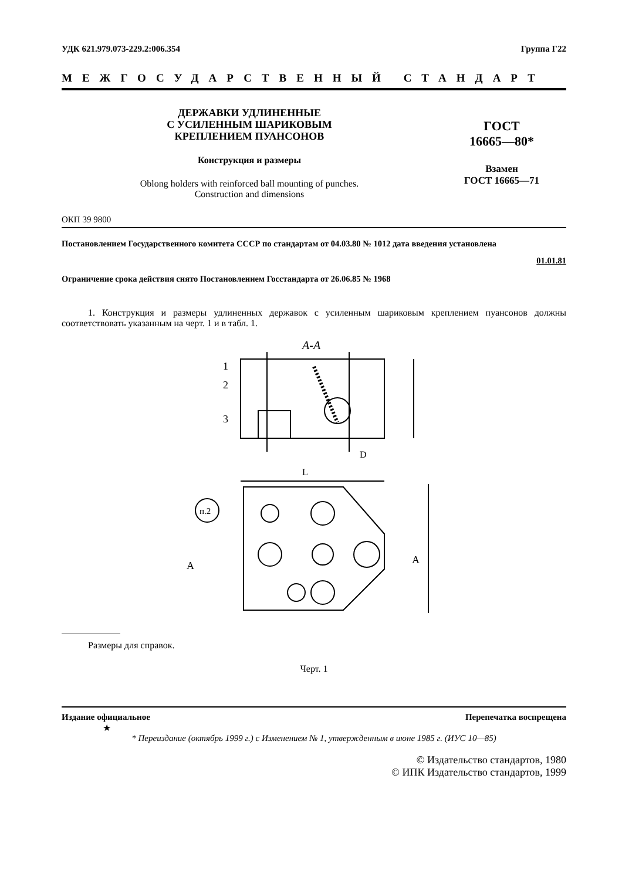УДК 621.979.073-229.2:006.354 Группа Г22
МЕЖГОСУДАРСТВЕННЫЙ СТАНДАРТ
ДЕРЖАВКИ УДЛИНЕННЫЕ
С УСИЛЕННЫМ ШАРИКОВЫМ
КРЕПЛЕНИЕМ ПУАНСОНОВ
Конструкция и размеры
Oblong holders with reinforced ball mounting of punches.
Construction and dimensions
ГОСТ
16665—80*
Взамен
ГОСТ 16665—71
ОКП 39 9800
Постановлением Государственного комитета СССР по стандартам от 04.03.80 № 1012 дата введения установлена
01.01.81
Ограничение срока действия снято Постановлением Госстандарта от 26.06.85 № 1968
1. Конструкция и размеры удлиненных державок с усиленным шариковым креплением пуансонов должны соответствовать указанным на черт. 1 и в табл. 1.
А-А
1
2
3
D
L
п.2
А
А
Размеры для справок.
Черт. 1
Издание официальное Перепечатка воспрещена
★
* Переиздание (октябрь 1999 г.) с Изменением № 1, утвержденным в июне 1985 г. (ИУС 10—85)
© Издательство стандартов, 1980
© ИПК Издательство стандартов, 1999